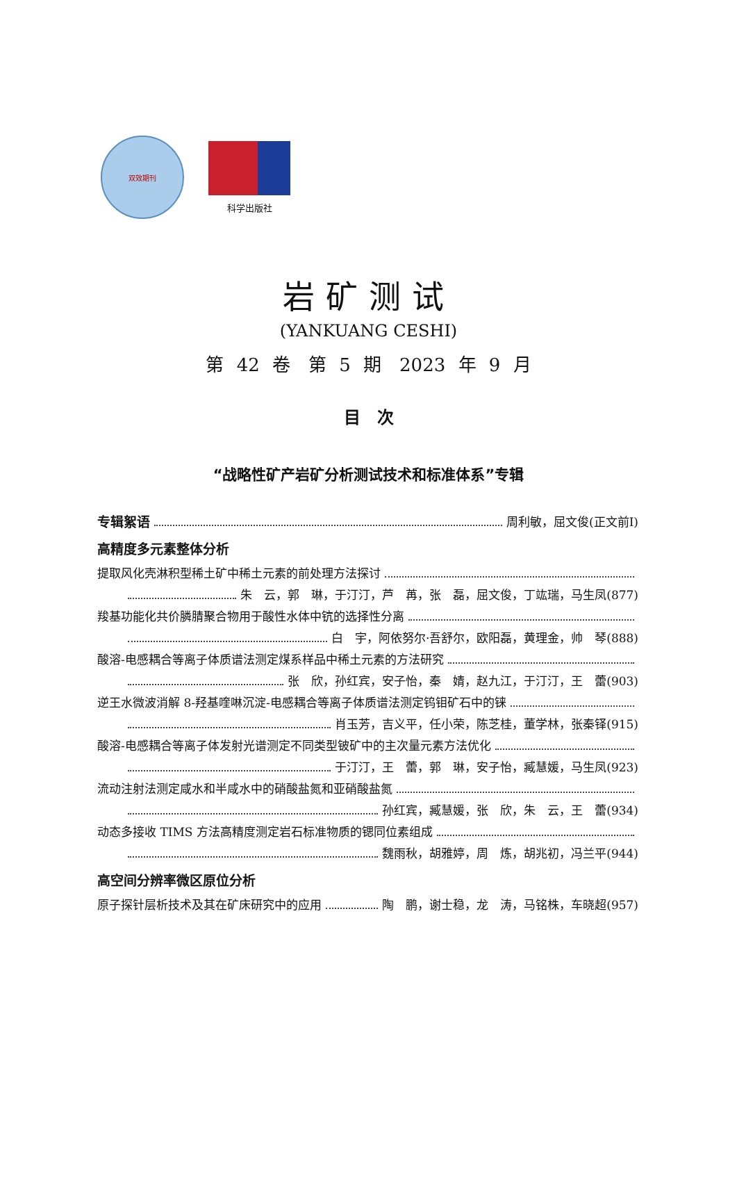双效期刊
科学出版社
岩矿测试
(YANKUANG CESHI)
第 42 卷　第 5 期　2023 年 9 月
目　次
“战略性矿产岩矿分析测试技术和标准体系”专辑
专辑絮语 周利敏，屈文俊(正文前Ⅰ)
高精度多元素整体分析
提取风化壳淋积型稀土矿中稀土元素的前处理方法探讨
朱　云，郭　琳，于汀汀，芦　苒，张　磊，屈文俊，丁竑瑞，马生凤(877)
羧基功能化共价膦腈聚合物用于酸性水体中钪的选择性分离
白　宇，阿依努尔·吾舒尔，欧阳磊，黄理金，帅　琴(888)
酸溶-电感耦合等离子体质谱法测定煤系样品中稀土元素的方法研究
张　欣，孙红宾，安子怡，秦　婧，赵九江，于汀汀，王　蕾(903)
逆王水微波消解 8-羟基喹啉沉淀-电感耦合等离子体质谱法测定钨钼矿石中的铼
肖玉芳，吉义平，任小荣，陈芝桂，董学林，张秦铎(915)
酸溶-电感耦合等离子体发射光谱测定不同类型铍矿中的主次量元素方法优化
于汀汀，王　蕾，郭　琳，安子怡，臧慧媛，马生凤(923)
流动注射法测定咸水和半咸水中的硝酸盐氮和亚硝酸盐氮
孙红宾，臧慧媛，张　欣，朱　云，王　蕾(934)
动态多接收 TIMS 方法高精度测定岩石标准物质的锶同位素组成
魏雨秋，胡雅婷，周　炼，胡兆初，冯兰平(944)
高空间分辨率微区原位分析
原子探针层析技术及其在矿床研究中的应用 陶　鹏，谢士稳，龙　涛，马铭株，车晓超(957)